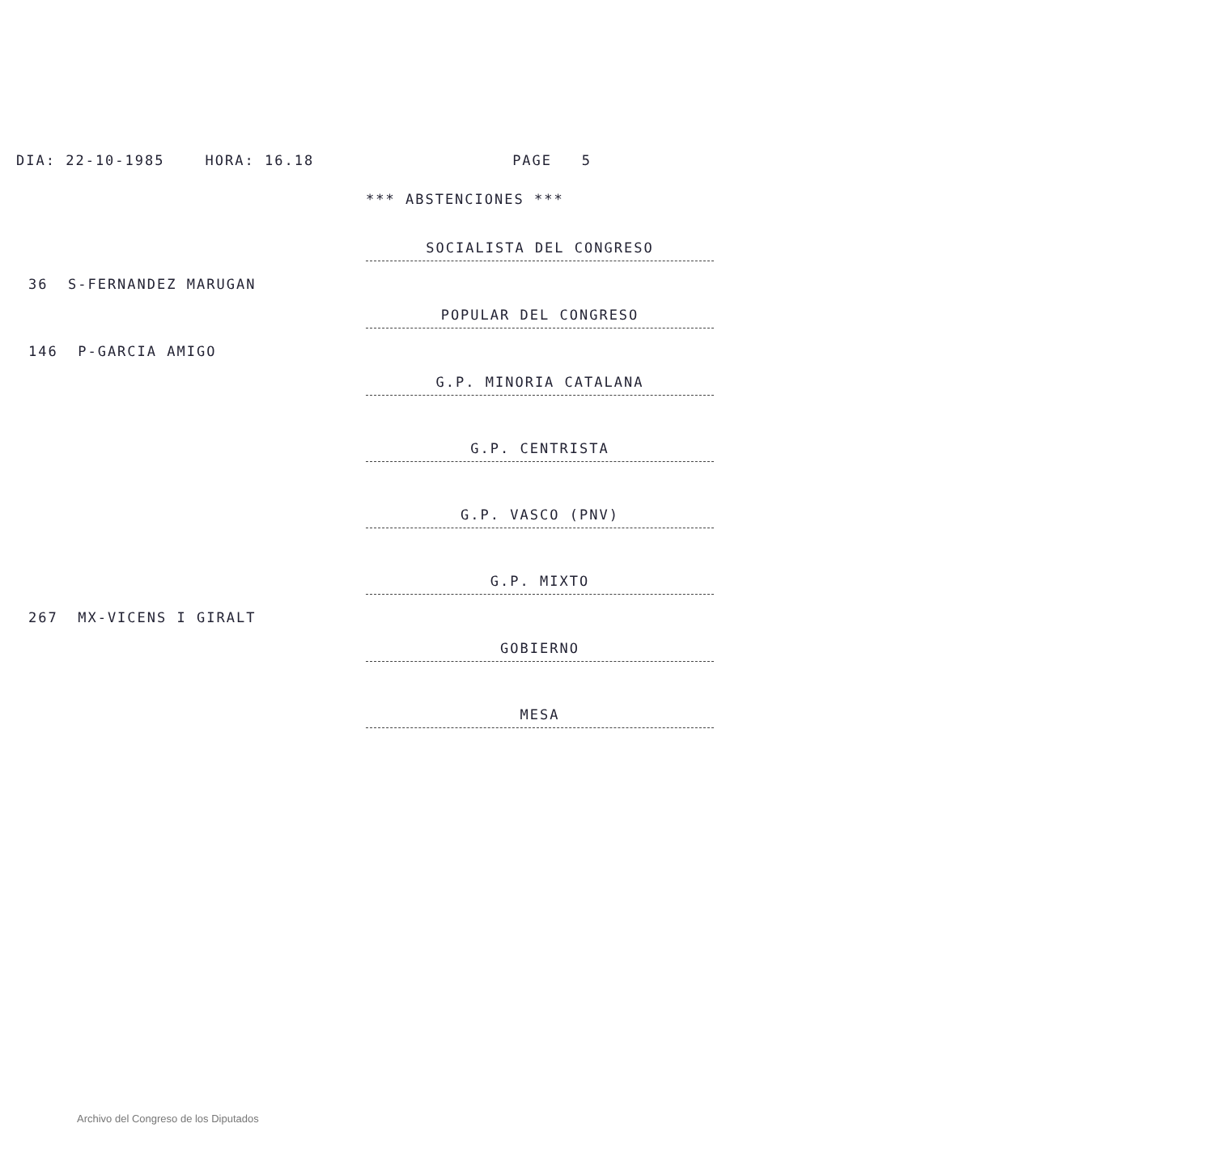DIA: 22-10-1985 HORA: 16.18 PAGE 5
*** ABSTENCIONES ***
SOCIALISTA DEL CONGRESO
36 S-FERNANDEZ MARUGAN
POPULAR DEL CONGRESO
146 P-GARCIA AMIGO
G.P. MINORIA CATALANA
G.P. CENTRISTA
G.P. VASCO (PNV)
G.P. MIXTO
267 MX-VICENS I GIRALT
GOBIERNO
MESA
Archivo del Congreso de los Diputados